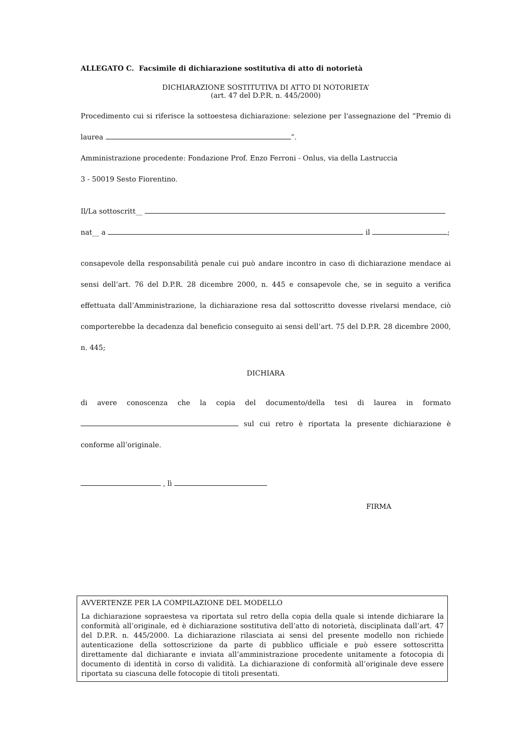ALLEGATO C. Facsimile di dichiarazione sostitutiva di atto di notorietà
DICHIARAZIONE SOSTITUTIVA DI ATTO DI NOTORIETA’
(art. 47 del D.P.R. n. 445/2000)
Procedimento cui si riferisce la sottoestesa dichiarazione: selezione per l'assegnazione del “Premio di laurea ”.
Amministrazione procedente: Fondazione Prof. Enzo Ferroni - Onlus, via della Lastruccia
3 - 50019 Sesto Fiorentino.
Il/La sottoscritt__
nat__ a il ;
consapevole della responsabilità penale cui può andare incontro in caso di dichiarazione mendace ai sensi dell’art. 76 del D.P.R. 28 dicembre 2000, n. 445 e consapevole che, se in seguito a verifica effettuata dall’Amministrazione, la dichiarazione resa dal sottoscritto dovesse rivelarsi mendace, ciò comporterebbe la decadenza dal beneficio conseguito ai sensi dell’art. 75 del D.P.R. 28 dicembre 2000, n. 445;
DICHIARA
di avere conoscenza che la copia del documento/della tesi di laurea in formato sul cui retro è riportata la presente dichiarazione è conforme all’originale.
, lì
FIRMA
AVVERTENZE PER LA COMPILAZIONE DEL MODELLO
La dichiarazione sopraestesa va riportata sul retro della copia della quale si intende dichiarare la conformità all’originale, ed è dichiarazione sostitutiva dell’atto di notorietà, disciplinata dall’art. 47 del D.P.R. n. 445/2000. La dichiarazione rilasciata ai sensi del presente modello non richiede autenticazione della sottoscrizione da parte di pubblico ufficiale e può essere sottoscritta direttamente dal dichiarante e inviata all’amministrazione procedente unitamente a fotocopia di documento di identità in corso di validità. La dichiarazione di conformità all’originale deve essere riportata su ciascuna delle fotocopie di titoli presentati.